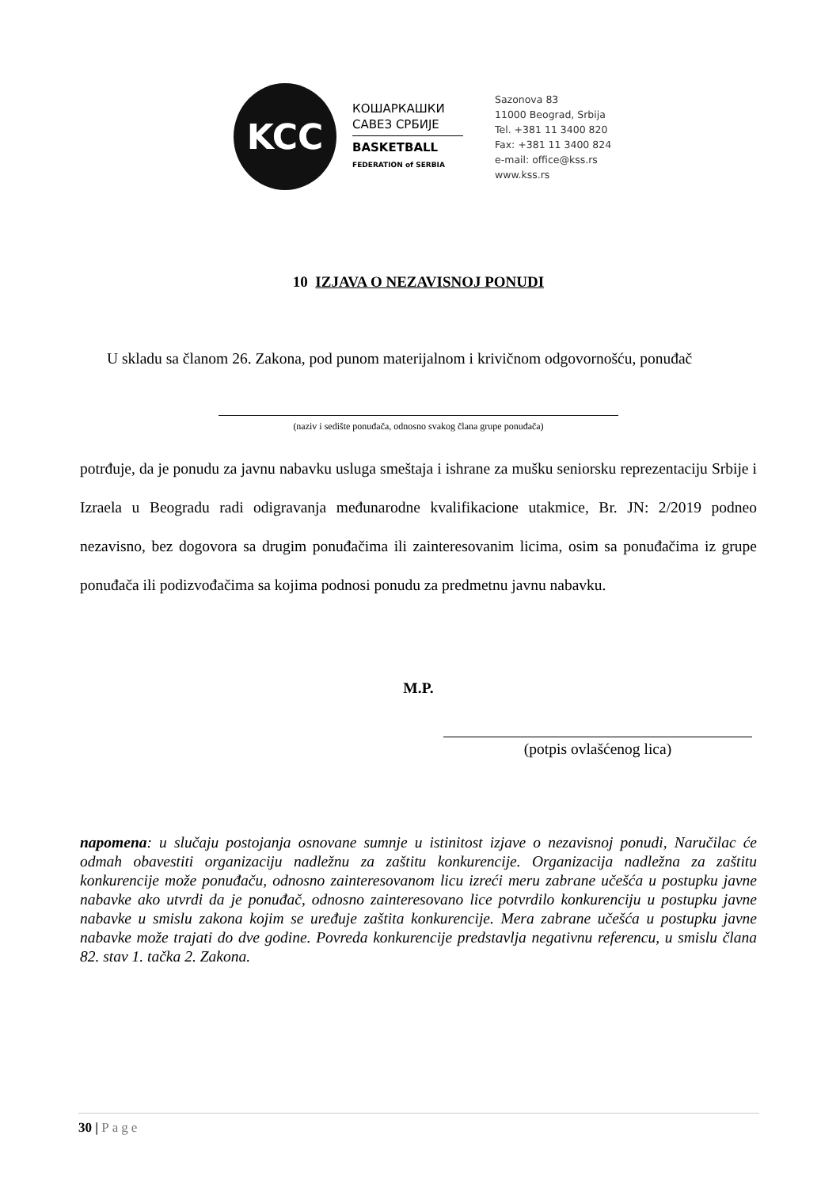KCC
КОШАРКАШКИ
САВЕЗ СРБИЈЕ
BASKETBALL
FEDERATION of SERBIA
Sazonova 83
11000 Beograd, Srbija
Tel. +381 11 3400 820
Fax: +381 11 3400 824
e-mail: office@kss.rs
www.kss.rs
10 IZJAVA O NEZAVISNOJ PONUDI
U skladu sa članom 26. Zakona, pod punom materijalnom i krivičnom odgovornošću, ponuđač
(naziv i sedište ponuđača, odnosno svakog člana grupe ponuđača)
potrđuje, da je ponudu za javnu nabavku usluga smeštaja i ishrane za mušku seniorsku reprezentaciju Srbije i Izraela u Beogradu radi odigravanja međunarodne kvalifikacione utakmice, Br. JN: 2/2019 podneo nezavisno, bez dogovora sa drugim ponuđačima ili zainteresovanim licima, osim sa ponuđačima iz grupe ponuđača ili podizvođačima sa kojima podnosi ponudu za predmetnu javnu nabavku.
M.P.
(potpis ovlašćenog lica)
napomena: u slučaju postojanja osnovane sumnje u istinitost izjave o nezavisnoj ponudi, Naručilac će odmah obavestiti organizaciju nadležnu za zaštitu konkurencije. Organizacija nadležna za zaštitu konkurencije može ponuđaču, odnosno zainteresovanom licu izreći meru zabrane učešća u postupku javne nabavke ako utvrdi da je ponuđač, odnosno zainteresovano lice potvrdilo konkurenciju u postupku javne nabavke u smislu zakona kojim se uređuje zaštita konkurencije. Mera zabrane učešća u postupku javne nabavke može trajati do dve godine. Povreda konkurencije predstavlja negativnu referencu, u smislu člana 82. stav 1. tačka 2. Zakona.
30 | Page